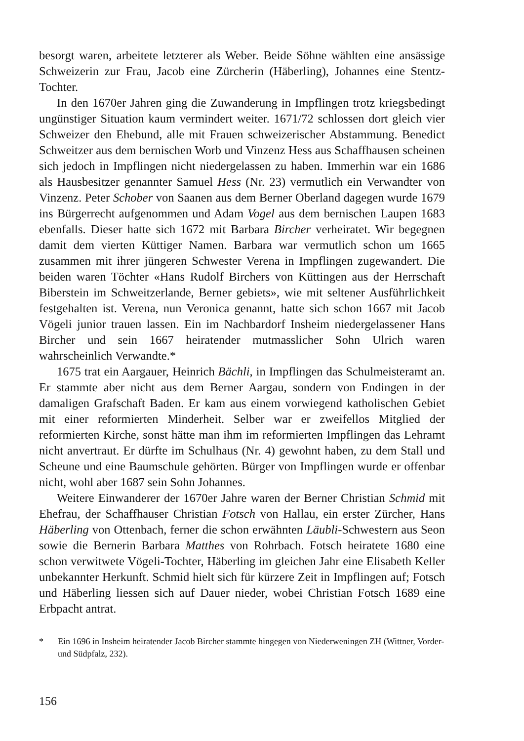besorgt waren, arbeitete letzterer als Weber. Beide Söhne wählten eine ansässige Schweizerin zur Frau, Jacob eine Zürcherin (Häberling), Johannes eine Stentz-Tochter.
In den 1670er Jahren ging die Zuwanderung in Impflingen trotz kriegsbedingt ungünstiger Situation kaum vermindert weiter. 1671/72 schlossen dort gleich vier Schweizer den Ehebund, alle mit Frauen schweizerischer Abstammung. Benedict Schweitzer aus dem bernischen Worb und Vinzenz Hess aus Schaffhausen scheinen sich jedoch in Impflingen nicht niedergelassen zu haben. Immerhin war ein 1686 als Hausbesitzer genannter Samuel Hess (Nr. 23) vermutlich ein Verwandter von Vinzenz. Peter Schober von Saanen aus dem Berner Oberland dagegen wurde 1679 ins Bürgerrecht aufgenommen und Adam Vogel aus dem bernischen Laupen 1683 ebenfalls. Dieser hatte sich 1672 mit Barbara Bircher verheiratet. Wir begegnen damit dem vierten Küttiger Namen. Barbara war vermutlich schon um 1665 zusammen mit ihrer jüngeren Schwester Verena in Impflingen zugewandert. Die beiden waren Töchter «Hans Rudolf Birchers von Küttingen aus der Herrschaft Biberstein im Schweitzerlande, Berner gebiets», wie mit seltener Ausführlichkeit festgehalten ist. Verena, nun Veronica genannt, hatte sich schon 1667 mit Jacob Vögeli junior trauen lassen. Ein im Nachbardorf Insheim niedergelassener Hans Bircher und sein 1667 heiratender mutmasslicher Sohn Ulrich waren wahrscheinlich Verwandte.*
1675 trat ein Aargauer, Heinrich Bächli, in Impflingen das Schulmeisteramt an. Er stammte aber nicht aus dem Berner Aargau, sondern von Endingen in der damaligen Grafschaft Baden. Er kam aus einem vorwiegend katholischen Gebiet mit einer reformierten Minderheit. Selber war er zweifellos Mitglied der reformierten Kirche, sonst hätte man ihm im reformierten Impflingen das Lehramt nicht anvertraut. Er dürfte im Schulhaus (Nr. 4) gewohnt haben, zu dem Stall und Scheune und eine Baumschule gehörten. Bürger von Impflingen wurde er offenbar nicht, wohl aber 1687 sein Sohn Johannes.
Weitere Einwanderer der 1670er Jahre waren der Berner Christian Schmid mit Ehefrau, der Schaffhauser Christian Fotsch von Hallau, ein erster Zürcher, Hans Häberling von Ottenbach, ferner die schon erwähnten Läubli-Schwestern aus Seon sowie die Bernerin Barbara Matthes von Rohrbach. Fotsch heiratete 1680 eine schon verwitwete Vögeli-Tochter, Häberling im gleichen Jahr eine Elisabeth Keller unbekannter Herkunft. Schmid hielt sich für kürzere Zeit in Impflingen auf; Fotsch und Häberling liessen sich auf Dauer nieder, wobei Christian Fotsch 1689 eine Erbpacht antrat.
* Ein 1696 in Insheim heiratender Jacob Bircher stammte hingegen von Niederweningen ZH (Wittner, Vorder- und Südpfalz, 232).
156